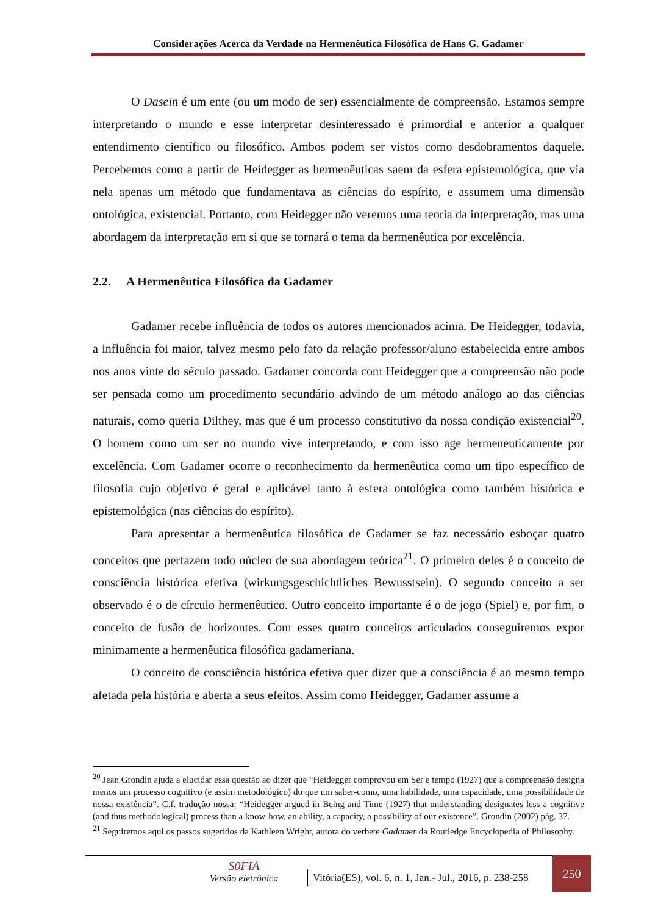Considerações Acerca da Verdade na Hermenêutica Filosófica de Hans G. Gadamer
O Dasein é um ente (ou um modo de ser) essencialmente de compreensão. Estamos sempre interpretando o mundo e esse interpretar desinteressado é primordial e anterior a qualquer entendimento científico ou filosófico. Ambos podem ser vistos como desdobramentos daquele. Percebemos como a partir de Heidegger as hermenêuticas saem da esfera epistemológica, que via nela apenas um método que fundamentava as ciências do espírito, e assumem uma dimensão ontológica, existencial. Portanto, com Heidegger não veremos uma teoria da interpretação, mas uma abordagem da interpretação em si que se tornará o tema da hermenêutica por excelência.
2.2. A Hermenêutica Filosófica da Gadamer
Gadamer recebe influência de todos os autores mencionados acima. De Heidegger, todavia, a influência foi maior, talvez mesmo pelo fato da relação professor/aluno estabelecida entre ambos nos anos vinte do século passado. Gadamer concorda com Heidegger que a compreensão não pode ser pensada como um procedimento secundário advindo de um método análogo ao das ciências naturais, como queria Dilthey, mas que é um processo constitutivo da nossa condição existencial<sup>20</sup>. O homem como um ser no mundo vive interpretando, e com isso age hermeneuticamente por excelência. Com Gadamer ocorre o reconhecimento da hermenêutica como um tipo específico de filosofia cujo objetivo é geral e aplicável tanto à esfera ontológica como também histórica e epistemológica (nas ciências do espírito).
Para apresentar a hermenêutica filosófica de Gadamer se faz necessário esboçar quatro conceitos que perfazem todo núcleo de sua abordagem teórica<sup>21</sup>. O primeiro deles é o conceito de consciência histórica efetiva (wirkungsgeschichtliches Bewusstsein). O segundo conceito a ser observado é o de círculo hermenêutico. Outro conceito importante é o de jogo (Spiel) e, por fim, o conceito de fusão de horizontes. Com esses quatro conceitos articulados conseguiremos expor minimamente a hermenêutica filosófica gadameriana.
O conceito de consciência histórica efetiva quer dizer que a consciência é ao mesmo tempo afetada pela história e aberta a seus efeitos. Assim como Heidegger, Gadamer assume a
<sup>20</sup> Jean Grondin ajuda a elucidar essa questão ao dizer que “Heidegger comprovou em Ser e tempo (1927) que a compreensão designa menos um processo cognitivo (e assim metodológico) do que um saber-como, uma habilidade, uma capacidade, uma possibilidade de nossa existência”. C.f. tradução nossa: “Heidegger argued in Being and Time (1927) that understanding designates less a cognitive (and thus methodological) process than a know-how, an ability, a capacity, a possibility of our existence”. Grondin (2002) pág. 37.
<sup>21</sup> Seguiremos aqui os passos sugeridos da Kathleen Wright, autora do verbete Gadamer da Routledge Encyclopedia of Philosophy.
S0FIA
Versão eletrônica
Vitória(ES), vol. 6, n. 1, Jan.- Jul., 2016, p. 238-258
250